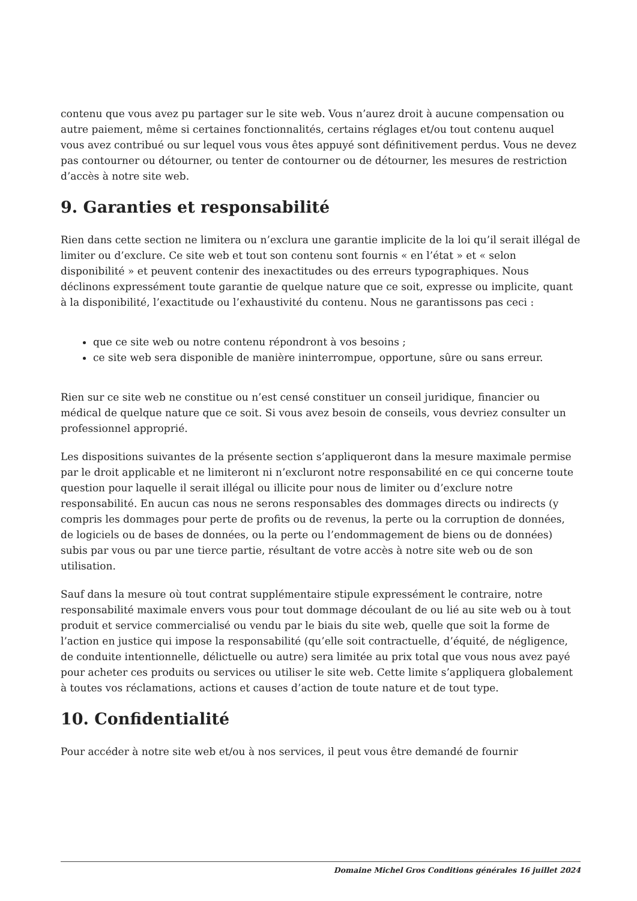contenu que vous avez pu partager sur le site web. Vous n’aurez droit à aucune compensation ou autre paiement, même si certaines fonctionnalités, certains réglages et/ou tout contenu auquel vous avez contribué ou sur lequel vous vous êtes appuyé sont définitivement perdus. Vous ne devez pas contourner ou détourner, ou tenter de contourner ou de détourner, les mesures de restriction d’accès à notre site web.
9. Garanties et responsabilité
Rien dans cette section ne limitera ou n’exclura une garantie implicite de la loi qu’il serait illégal de limiter ou d’exclure. Ce site web et tout son contenu sont fournis « en l’état » et « selon disponibilité » et peuvent contenir des inexactitudes ou des erreurs typographiques. Nous déclinons expressément toute garantie de quelque nature que ce soit, expresse ou implicite, quant à la disponibilité, l’exactitude ou l’exhaustivité du contenu. Nous ne garantissons pas ceci :
que ce site web ou notre contenu répondront à vos besoins ;
ce site web sera disponible de manière ininterrompue, opportune, sûre ou sans erreur.
Rien sur ce site web ne constitue ou n’est censé constituer un conseil juridique, financier ou médical de quelque nature que ce soit. Si vous avez besoin de conseils, vous devriez consulter un professionnel approprié.
Les dispositions suivantes de la présente section s’appliqueront dans la mesure maximale permise par le droit applicable et ne limiteront ni n’excluront notre responsabilité en ce qui concerne toute question pour laquelle il serait illégal ou illicite pour nous de limiter ou d’exclure notre responsabilité. En aucun cas nous ne serons responsables des dommages directs ou indirects (y compris les dommages pour perte de profits ou de revenus, la perte ou la corruption de données, de logiciels ou de bases de données, ou la perte ou l’endommagement de biens ou de données) subis par vous ou par une tierce partie, résultant de votre accès à notre site web ou de son utilisation.
Sauf dans la mesure où tout contrat supplémentaire stipule expressément le contraire, notre responsabilité maximale envers vous pour tout dommage découlant de ou lié au site web ou à tout produit et service commercialisé ou vendu par le biais du site web, quelle que soit la forme de l’action en justice qui impose la responsabilité (qu’elle soit contractuelle, d’équité, de négligence, de conduite intentionnelle, délictuelle ou autre) sera limitée au prix total que vous nous avez payé pour acheter ces produits ou services ou utiliser le site web. Cette limite s’appliquera globalement à toutes vos réclamations, actions et causes d’action de toute nature et de tout type.
10. Confidentialité
Pour accéder à notre site web et/ou à nos services, il peut vous être demandé de fournir
Domaine Michel Gros Conditions générales 16 juillet 2024